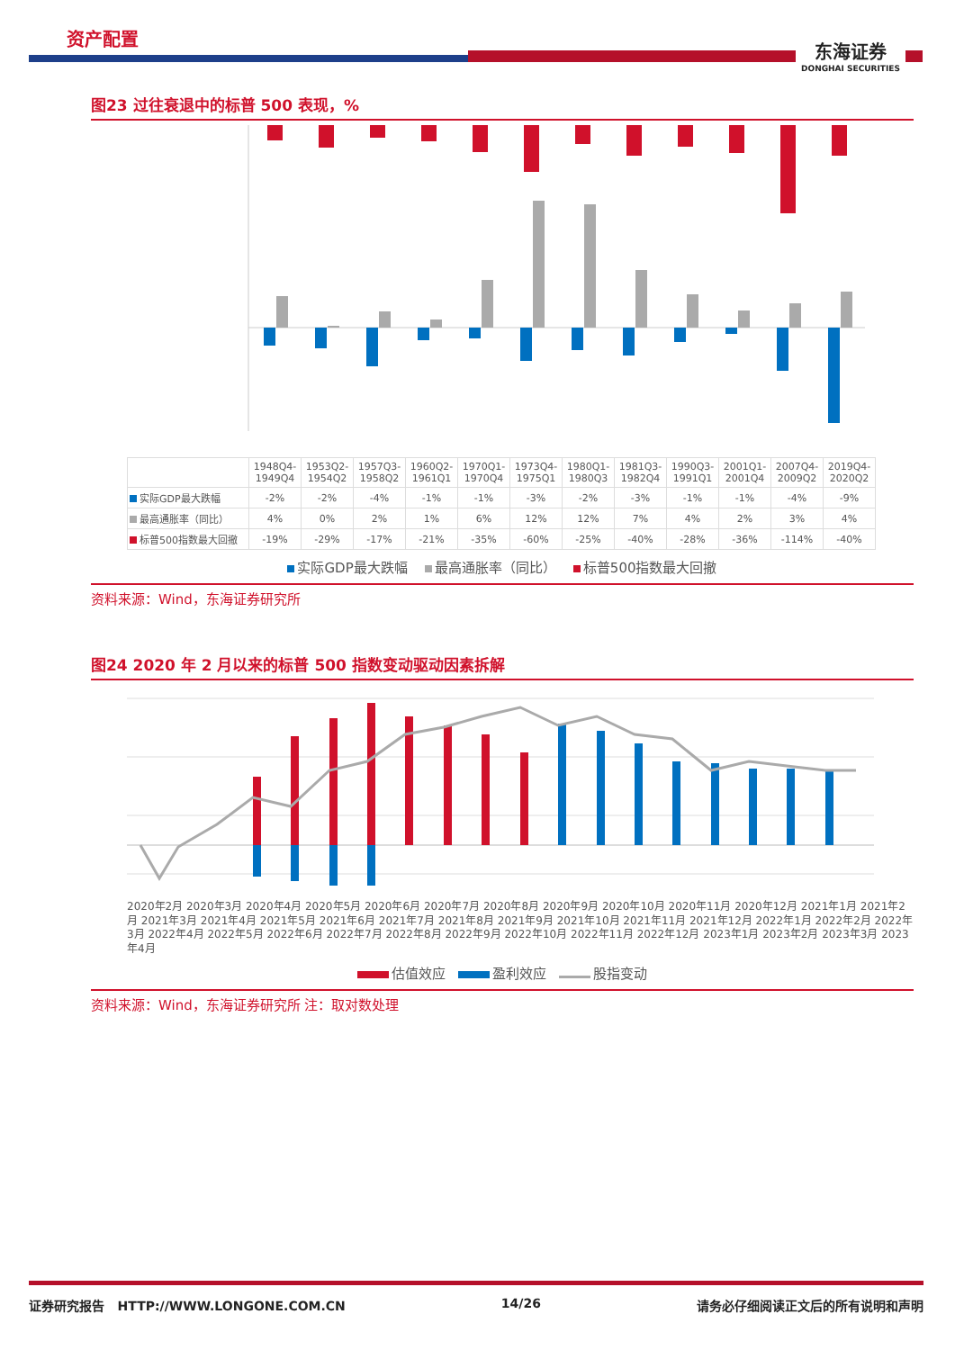资产配置
东海证券
DONGHAI SECURITIES
图23 过往衰退中的标普 500 表现，%
| | 1948Q4-1949Q4 | 1953Q2-1954Q2 | 1957Q3-1958Q2 | 1960Q2-1961Q1 | 1970Q1-1970Q4 | 1973Q4-1975Q1 | 1980Q1-1980Q3 | 1981Q3-1982Q4 | 1990Q3-1991Q1 | 2001Q1-2001Q4 | 2007Q4-2009Q2 | 2019Q4-2020Q2 |
| --- | --- | --- | --- | --- | --- | --- | --- | --- | --- | --- | --- | --- |
| 实际GDP最大跌幅 | -2% | -2% | -4% | -1% | -1% | -3% | -2% | -3% | -1% | -1% | -4% | -9% |
| 最高通胀率（同比） | 4% | 0% | 2% | 1% | 6% | 12% | 12% | 7% | 4% | 2% | 3% | 4% |
| 标普500指数最大回撤 | -19% | -29% | -17% | -21% | -35% | -60% | -25% | -40% | -28% | -36% | -114% | -40% |
实际GDP最大跌幅 最高通胀率（同比） 标普500指数最大回撤
资料来源：Wind，东海证券研究所
图24 2020 年 2 月以来的标普 500 指数变动驱动因素拆解
2020年2月 2020年3月 2020年4月 2020年5月 2020年6月 2020年7月 2020年8月 2020年9月 2020年10月 2020年11月 2020年12月 2021年1月 2021年2月 2021年3月 2021年4月 2021年5月 2021年6月 2021年7月 2021年8月 2021年9月 2021年10月 2021年11月 2021年12月 2022年1月 2022年2月 2022年3月 2022年4月 2022年5月 2022年6月 2022年7月 2022年8月 2022年9月 2022年10月 2022年11月 2022年12月 2023年1月 2023年2月 2023年3月 2023年4月
估值效应 盈利效应 股指变动
资料来源：Wind，东海证券研究所 注：取对数处理
证券研究报告 HTTP://WWW.LONGONE.COM.CN 14/26 请务必仔细阅读正文后的所有说明和声明